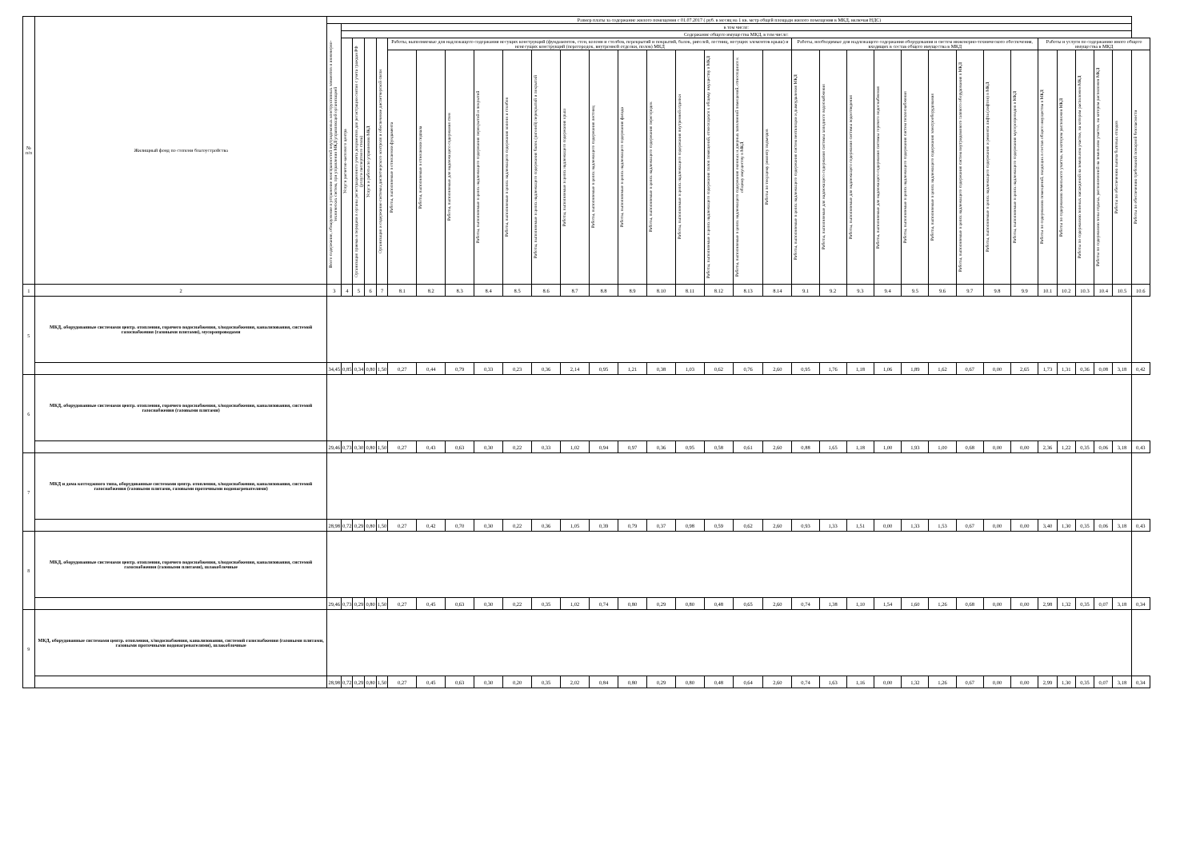| № п/п | Жилищный фонд по степени благоустройства | Размер платы за содержание жилого помещения с 01.07.2017 ( руб. в месяц на 1 кв. метр общей площади жилого помещения в МКД, включая НДС) | | | | | | | | | | | | | | | | | | | | | | | | | | | | | | | | | |
| --- | --- | --- | --- | --- | --- | --- | --- | --- | --- | --- | --- | --- | --- | --- | --- | --- | --- | --- | --- | --- | --- | --- | --- | --- | --- | --- | --- | --- | --- | --- | --- | --- | --- | --- | --- |
| | | Всего содержание, обнаружение и устранение неисправностей внутридомовых конструктивных элементов и инженерно-технических систем, при управлении МКД управляющей организацией | в том числе: | | | | | | | | | | | | | | | | | | | | | | | | | | | | | | | | |
| | | | Содержание общего имущества МКД, в том числе: | | | | | | | | | | | | | | | | | | | | | | | | | | | | | | | | |
| | | | Услуги расчетно-кассового центра | Организация приема и передачи в органы регистрационного учета документов для регистрации снятия с учета граждан РФ (услуги паспортного стола) | Услуги и работы по управлению МКД | Организация и содержание системы диспетчерского контроля и обеспечение диспетчерской связи | Работы, выполняемые для надлежащего содержания несущих конструкций (фундаментов, стен, колонн и столбов, перекрытий и покрытий, балок, ригелей, лестниц, несущих элементов крыш) и ненесущих конструкций (перегородок, внутренней отделки, полов) МКД | | | | | | | | | | | | | | Работы, необходимые для надлежащего содержания оборудования и систем инженерно-технического обеспечения, входящих в состав общего имущества в МКД | | | | | | | | | Работы и услуги по содержанию иного общего имущества в МКД | | | | | |
| | | | | | | | Работы, выполняемые в отношении фундамента | Работы, выполняемые в отношении подвала | Работы, выполняемые для надлежащего содержания стен | Работы, выполняемые в целях надлежащего содержания перекрытий и покрытий | Работы, выполняемые в целях надлежащего содержания колонн и столбов | Работы, выполняемые в целях надлежащего содержания балок (ригелей) перекрытий и покрытий | Работы, выполняемые в целях надлежащего содержания крыш | Работы, выполняемые в целях надлежащего содержания лестниц | Работы, выполняемые в целях надлежащего содержания фасада | Работы, выполняемые в целях надлежащего содержания перегородок | Работы, выполняемые в целях надлежащего содержания внутренней отделки | Работы, выполняемые в целях надлежащего содержания полов помещений, относящихся к общему имуществу в МКД | Работы, выполняемые в целях надлежащего содержания оконных и дверных заполнений помещений, относящихся к общему имуществу в МКД | Работы по текущему ремонту подъездов | Работы, выполняемые в целях надлежащего содержания систем вентиляции и дымоудаления МКД | Работы, выполняемые для надлежащего содержания системы холодного водоснабжения | Работы, выполняемые для надлежащего содержания системы водоотведения | Работы, выполняемые для надлежащего содержания системы горячего водоснабжения | Работы, выполняемые в целях надлежащего содержания систем теплоснабжения | Работы, выполняемые в целях надлежащего содержания электрооборудования | Работы, выполняемые в целях надлежащего содержания систем внутридомового газового оборудования в МКД | Работы, выполняемые в целях надлежащего содержания и ремонта лифта (лифтов) в МКД | Работы, выполняемые в целях надлежащего содержания мусоропроводов в МКД | Работы по содержанию помещений, входящих в состав общего имущества в МКД | Работы по содержанию земельного участка, на котором расположен МКД | Работы по содержанию зеленых насаждений на земельном участке, на котором расположен МКД | Работы по содержанию зоны отдыха, расположенной на земельном участке, на котором расположен МКД | Работы по обеспечению вывоза бытовых отходов | Работы по обеспечению требований пожарной безопасности |
| 1 | 2 | 3 | 4 | 5 | 6 | 7 | 8.1 | 8.2 | 8.3 | 8.4 | 8.5 | 8.6 | 8.7 | 8.8 | 8.9 | 8.10 | 8.11 | 8.12 | 8.13 | 8.14 | 9.1 | 9.2 | 9.3 | 9.4 | 9.5 | 9.6 | 9.7 | 9.8 | 9.9 | 10.1 | 10.2 | 10.3 | 10.4 | 10.5 | 10.6 |
| 5 | МКД, оборудованные системами центр. отопления, горячего водоснабжения, х/водоснабжения, канализования, системой газоснабжения (газовыми плитами), мусоропроводами | | | | | | | | | | | | | | | | | | | | | | | | | | | | | | | | | | |
| | | 34,45 | 0,85 | 0,34 | 0,80 | 1,50 | 0,27 | 0,44 | 0,79 | 0,33 | 0,23 | 0,36 | 2,14 | 0,95 | 1,21 | 0,38 | 1,03 | 0,62 | 0,76 | 2,60 | 0,95 | 1,76 | 1,18 | 1,06 | 1,89 | 1,62 | 0,67 | 0,00 | 2,65 | 1,73 | 1,31 | 0,36 | 0,08 | 3,18 | 0,42 |
| 6 | МКД, оборудованные системами центр. отопления, горячего водоснабжения, х/водоснабжения, канализования, системой газоснабжения (газовыми плитами) | | | | | | | | | | | | | | | | | | | | | | | | | | | | | | | | | | |
| | | 29,46 | 0,73 | 0,30 | 0,80 | 1,50 | 0,27 | 0,43 | 0,63 | 0,30 | 0,22 | 0,33 | 1,02 | 0,94 | 0,97 | 0,36 | 0,95 | 0,58 | 0,61 | 2,60 | 0,88 | 1,65 | 1,18 | 1,00 | 1,93 | 1,00 | 0,68 | 0,00 | 0,00 | 2,36 | 1,22 | 0,35 | 0,06 | 3,18 | 0,43 |
| 7 | МКД и дома коттеджного типа, оборудованные системами центр. отопления, х/водоснабжения, канализования, системой газоснабжения (газовыми плитами, газовыми проточными водонагревателями) | | | | | | | | | | | | | | | | | | | | | | | | | | | | | | | | | | |
| | | 28,98 | 0,72 | 0,29 | 0,80 | 1,50 | 0,27 | 0,42 | 0,70 | 0,30 | 0,22 | 0,36 | 1,05 | 0,39 | 0,79 | 0,37 | 0,98 | 0,59 | 0,62 | 2,60 | 0,93 | 1,33 | 1,51 | 0,00 | 1,33 | 1,53 | 0,67 | 0,00 | 0,00 | 3,40 | 1,30 | 0,35 | 0,06 | 3,18 | 0,43 |
| 8 | МКД, оборудованные системами центр. отопления, горячего водоснабжения, х/водоснабжения, канализования, системой газоснабжения (газовыми плитами), шлакоблочные | | | | | | | | | | | | | | | | | | | | | | | | | | | | | | | | | | |
| | | 29,46 | 0,73 | 0,29 | 0,80 | 1,50 | 0,27 | 0,45 | 0,63 | 0,30 | 0,22 | 0,35 | 1,02 | 0,74 | 0,80 | 0,29 | 0,80 | 0,48 | 0,65 | 2,60 | 0,74 | 1,38 | 1,10 | 1,54 | 1,60 | 1,26 | 0,68 | 0,00 | 0,00 | 2,98 | 1,32 | 0,35 | 0,07 | 3,18 | 0,34 |
| 9 | МКД, оборудованные системами центр. отопления, х/водоснабжения, канализования, системой газоснабжения (газовыми плитами, газовыми проточными водонагревателями), шлакоблочные | | | | | | | | | | | | | | | | | | | | | | | | | | | | | | | | | | |
| | | 28,98 | 0,72 | 0,29 | 0,80 | 1,50 | 0,27 | 0,45 | 0,63 | 0,30 | 0,20 | 0,35 | 2,02 | 0,84 | 0,80 | 0,29 | 0,80 | 0,48 | 0,64 | 2,60 | 0,74 | 1,63 | 1,16 | 0,00 | 1,32 | 1,26 | 0,67 | 0,00 | 0,00 | 2,99 | 1,30 | 0,35 | 0,07 | 3,18 | 0,34 |